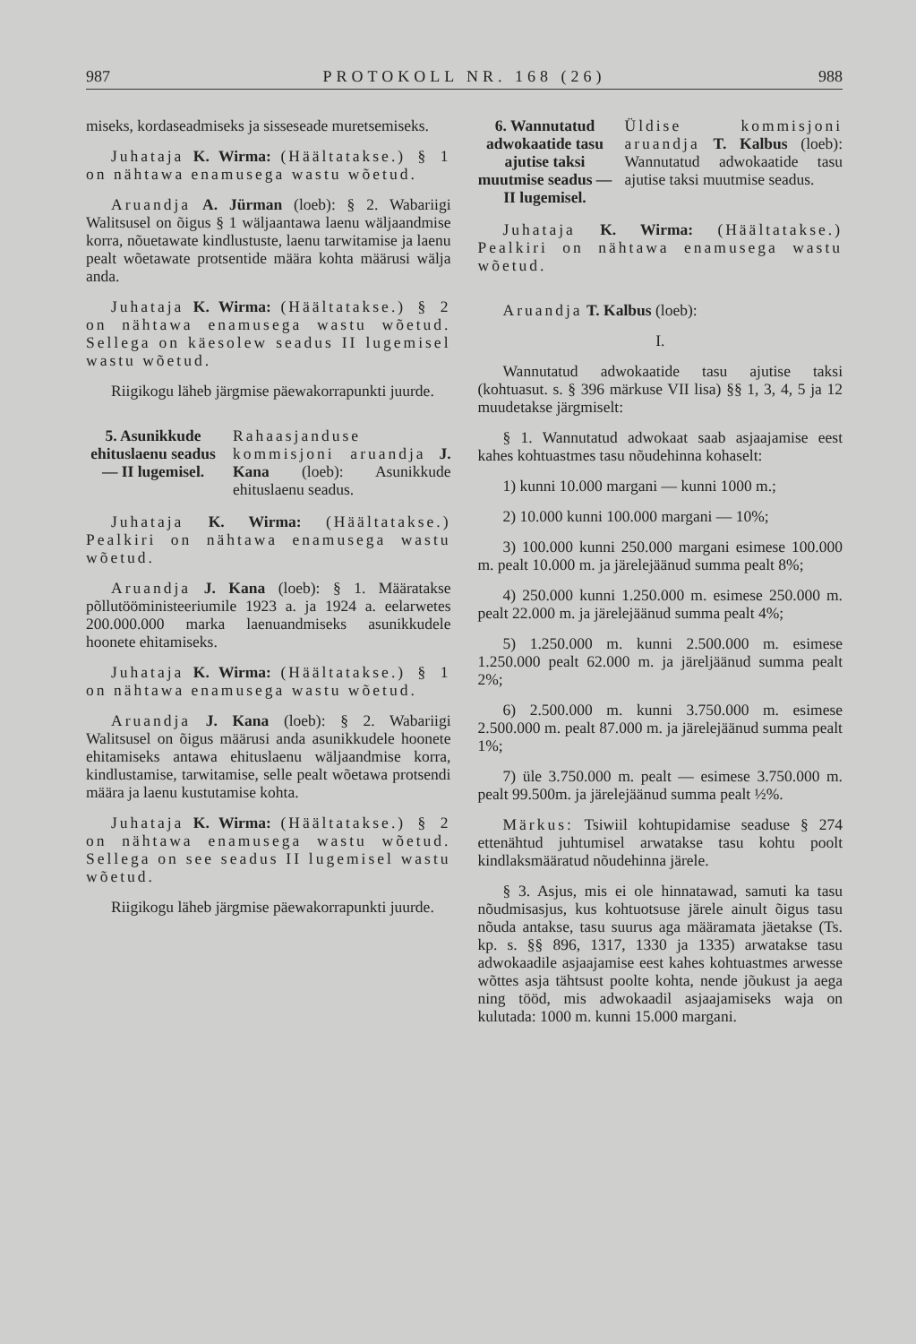987 PROTOKOLL NR. 168 (26) 988
miseks, kordaseadmiseks ja sisseseade muretsemiseks.
Juhataja K. Wirma: (Häältatakse.) § 1 on nähtawa enamusega wastu wõetud.
Aruandja A. Jürman (loeb): § 2. Wabariigi Walitsusel on õigus § 1 wäljaantawa laenu wäljaandmise korra, nõuetawate kindlustuste, laenu tarwitamise ja laenu pealt wõetawate protsentide määra kohta määrusi wälja anda.
Juhataja K. Wirma: (Häältatakse.) § 2 on nähtawa enamusega wastu wõetud. Sellega on käesolew seadus II lugemisel wastu wõetud.
Riigikogu läheb järgmise päewakorrapunkti juurde.
5. Asunikkude ehituslaenu seadus — II lugemisel.
Rahaasjanduse kommisjoni aruandja J. Kana (loeb): Asunikkude ehituslaenu seadus.
Juhataja K. Wirma: (Häältatakse.) Pealkiri on nähtawa enamusega wastu wõetud.
Aruandja J. Kana (loeb): § 1. Määratakse põllutööministeeriumile 1923 a. ja 1924 a. eelarwetes 200.000.000 marka laenuandmiseks asunikkudele hoonete ehitamiseks.
Juhataja K. Wirma: (Häältatakse.) § 1 on nähtawa enamusega wastu wõetud.
Aruandja J. Kana (loeb): § 2. Wabariigi Walitsusel on õigus määrusi anda asunikkudele hoonete ehitamiseks antawa ehituslaenu wäljaandmise korra, kindlustamise, tarwitamise, selle pealt wõetawa protsendi määra ja laenu kustutamise kohta.
Juhataja K. Wirma: (Häältatakse.) § 2 on nähtawa enamusega wastu wõetud. Sellega on see seadus II lugemisel wastu wõetud.
Riigikogu läheb järgmise päewakorrapunkti juurde.
6. Wannutatud adwokaatide tasu ajutise taksi muutmise seadus — II lugemisel.
Üldise kommisjoni aruandja T. Kalbus (loeb): Wannutatud adwokaatide tasu ajutise taksi muutmise seadus.
Juhataja K. Wirma: (Häältatakse.) Pealkiri on nähtawa enamusega wastu wõetud.
Aruandja T. Kalbus (loeb):
I.
Wannutatud adwokaatide tasu ajutise taksi (kohtuasut. s. § 396 märkuse VII lisa) §§ 1, 3, 4, 5 ja 12 muudetakse järgmiselt:
§ 1. Wannutatud adwokaat saab asjaajamise eest kahes kohtuastmes tasu nõudehinna kohaselt:
1) kunni 10.000 margani — kunni 1000 m.;
2) 10.000 kunni 100.000 margani — 10%;
3) 100.000 kunni 250.000 margani esimese 100.000 m. pealt 10.000 m. ja järelejäänud summa pealt 8%;
4) 250.000 kunni 1.250.000 m. esimese 250.000 m. pealt 22.000 m. ja järelejäänud summa pealt 4%;
5) 1.250.000 m. kunni 2.500.000 m. esimese 1.250.000 pealt 62.000 m. ja järeljäänud summa pealt 2%;
6) 2.500.000 m. kunni 3.750.000 m. esimese 2.500.000 m. pealt 87.000 m. ja järelejäänud summa pealt 1%;
7) üle 3.750.000 m. pealt — esimese 3.750.000 m. pealt 99.500m. ja järelejäänud summa pealt ½%.
Märkus: Tsiwiil kohtupidamise seaduse § 274 ettenähtud juhtumisel arwatakse tasu kohtu poolt kindlaksmääratud nõudehinna järele.
§ 3. Asjus, mis ei ole hinnatawad, samuti ka tasu nõudmisasjus, kus kohtuotsuse järele ainult õigus tasu nõuda antakse, tasu suurus aga määramata jäetakse (Ts. kp. s. §§ 896, 1317, 1330 ja 1335) arwatakse tasu adwokaadile asjaajamise eest kahes kohtuastmes arwesse wõttes asja tähtsust poolte kohta, nende jõukust ja aega ning tööd, mis adwokaadil asjaajamiseks waja on kulutada: 1000 m. kunni 15.000 margani.